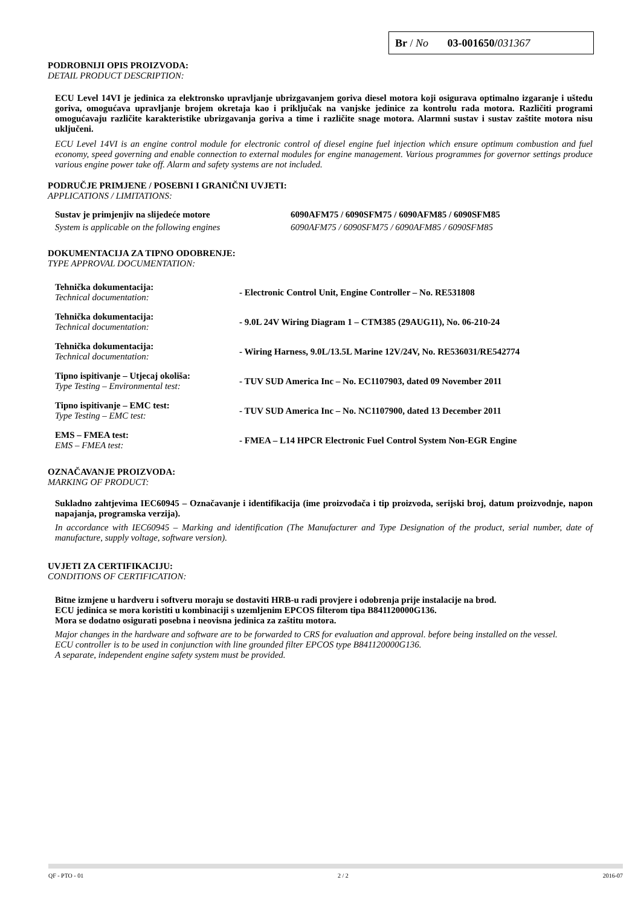Br / No 03-001650/031367
PODROBNIJI OPIS PROIZVODA:
DETAIL PRODUCT DESCRIPTION:
ECU Level 14VI je jedinica za elektronsko upravljanje ubrizgavanjem goriva diesel motora koji osigurava optimalno izgaranje i uštedu goriva, omogućava upravljanje brojem okretaja kao i priključak na vanjske jedinice za kontrolu rada motora. Različiti programi omogućavaju različite karakteristike ubrizgavanja goriva a time i različite snage motora. Alarmni sustav i sustav zaštite motora nisu uključeni.
ECU Level 14VI is an engine control module for electronic control of diesel engine fuel injection which ensure optimum combustion and fuel economy, speed governing and enable connection to external modules for engine management. Various programmes for governor settings produce various engine power take off. Alarm and safety systems are not included.
PODRUČJE PRIMJENE / POSEBNI I GRANIČNI UVJETI:
APPLICATIONS / LIMITATIONS:
| Sustav je primjenjiv na slijedeće motore | 6090AFM75 / 6090SFM75 / 6090AFM85 / 6090SFM85 |
| System is applicable on the following engines | 6090AFM75 / 6090SFM75 / 6090AFM85 / 6090SFM85 |
DOKUMENTACIJA ZA TIPNO ODOBRENJE:
TYPE APPROVAL DOCUMENTATION:
| Tehnička dokumentacija: Technical documentation: | - Electronic Control Unit, Engine Controller – No. RE531808 |
| Tehnička dokumentacija: Technical documentation: | - 9.0L 24V Wiring Diagram 1 – CTM385 (29AUG11), No. 06-210-24 |
| Tehnička dokumentacija: Technical documentation: | - Wiring Harness, 9.0L/13.5L Marine 12V/24V, No. RE536031/RE542774 |
| Tipno ispitivanje – Utjecaj okoliša: Type Testing – Environmental test: | - TUV SUD America Inc – No. EC1107903, dated 09 November 2011 |
| Tipno ispitivanje – EMC test: Type Testing – EMC test: | - TUV SUD America Inc – No. NC1107900, dated 13 December 2011 |
| EMS – FMEA test: EMS – FMEA test: | - FMEA – L14 HPCR Electronic Fuel Control System Non-EGR Engine |
OZNAČAVANJE PROIZVODA:
MARKING OF PRODUCT:
Sukladno zahtjevima IEC60945 – Označavanje i identifikacija (ime proizvođača i tip proizvoda, serijski broj, datum proizvodnje, napon napajanja, programska verzija).
In accordance with IEC60945 – Marking and identification (The Manufacturer and Type Designation of the product, serial number, date of manufacture, supply voltage, software version).
UVJETI ZA CERTIFIKACIJU:
CONDITIONS OF CERTIFICATION:
Bitne izmjene u hardveru i softveru moraju se dostaviti HRB-u radi provjere i odobrenja prije instalacije na brod.
ECU jedinica se mora koristiti u kombinaciji s uzemljenim EPCOS filterom tipa B841120000G136.
Mora se dodatno osigurati posebna i neovisna jedinica za zaštitu motora.
Major changes in the hardware and software are to be forwarded to CRS for evaluation and approval. before being installed on the vessel.
ECU controller is to be used in conjunction with line grounded filter EPCOS type B841120000G136.
A separate, independent engine safety system must be provided.
QF - PTO - 01 2 / 2 2016-07